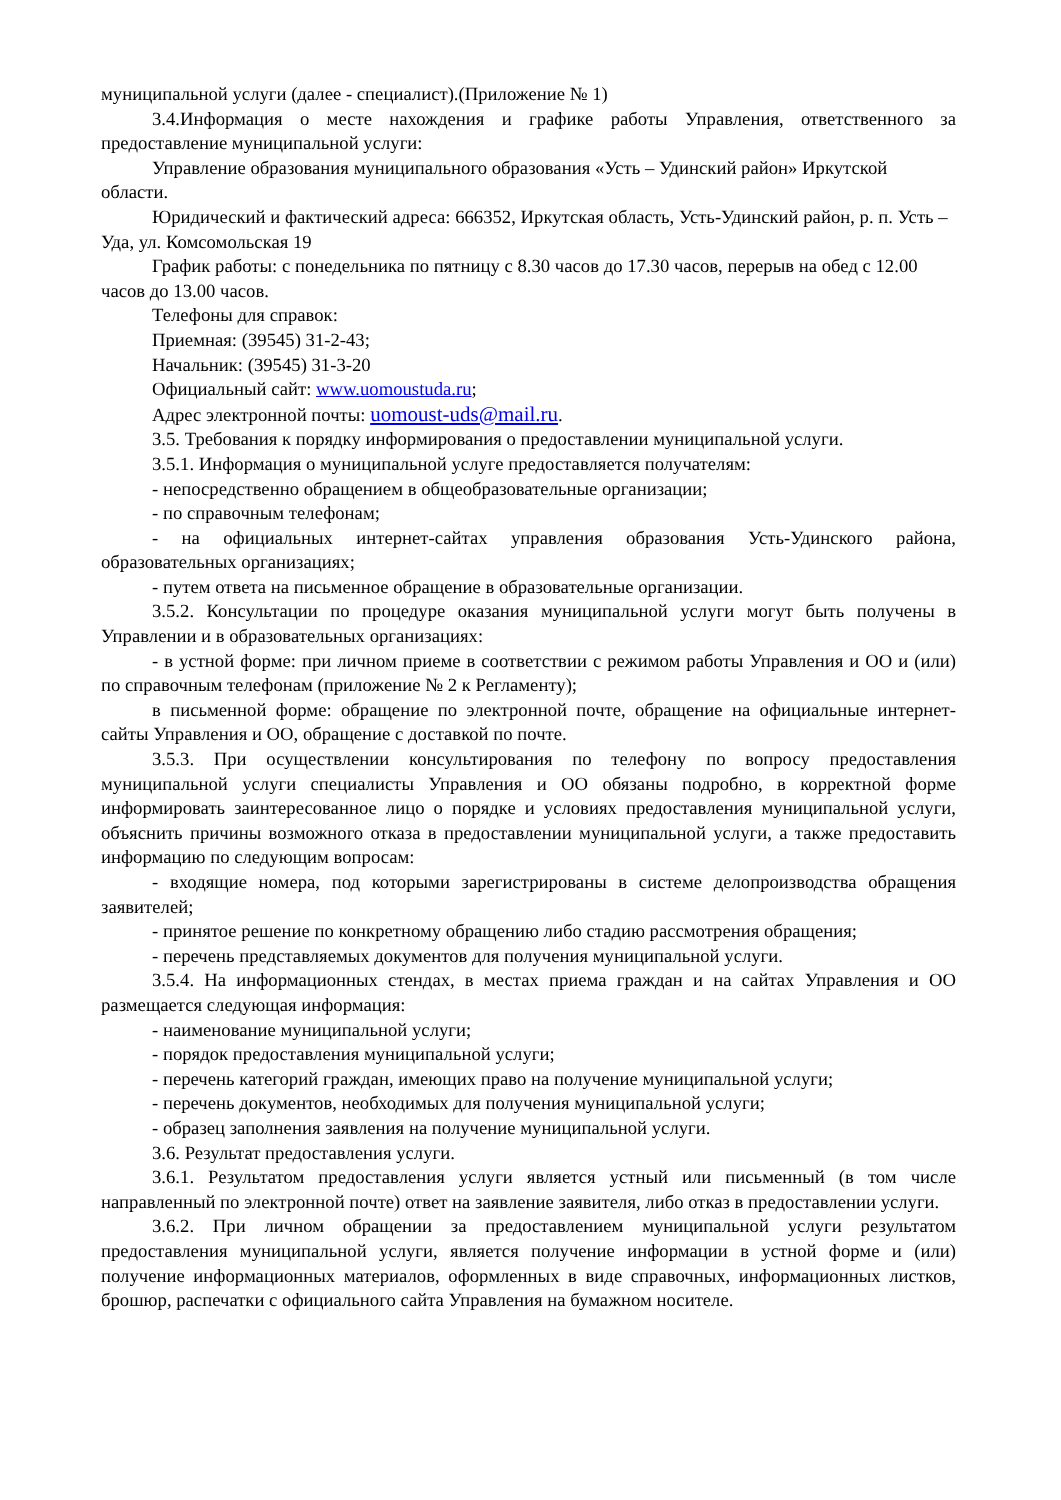муниципальной услуги (далее - специалист).(Приложение № 1)
3.4.Информация о месте нахождения и графике работы Управления, ответственного за предоставление муниципальной услуги:
Управление образования муниципального образования «Усть – Удинский район» Иркутской области.
Юридический и фактический адреса: 666352, Иркутская область, Усть-Удинский район, р. п. Усть – Уда, ул. Комсомольская 19
График работы: с понедельника по пятницу с 8.30 часов до 17.30 часов, перерыв на обед с 12.00 часов до 13.00 часов.
Телефоны для справок:
Приемная: (39545) 31-2-43;
Начальник: (39545) 31-3-20
Официальный сайт: www.uomoustuda.ru;
Адрес электронной почты: uomoust-uds@mail.ru.
3.5. Требования к порядку информирования о предоставлении муниципальной услуги.
3.5.1. Информация о муниципальной услуге предоставляется получателям:
- непосредственно обращением в общеобразовательные организации;
- по справочным телефонам;
- на официальных интернет-сайтах управления образования Усть-Удинского района, образовательных организациях;
- путем ответа на письменное обращение в образовательные организации.
3.5.2. Консультации по процедуре оказания муниципальной услуги могут быть получены в Управлении и в образовательных организациях:
- в устной форме: при личном приеме в соответствии с режимом работы Управления и ОО и (или) по справочным телефонам (приложение № 2 к Регламенту);
в письменной форме: обращение по электронной почте, обращение на официальные интернет-сайты Управления и ОО, обращение с доставкой по почте.
3.5.3. При осуществлении консультирования по телефону по вопросу предоставления муниципальной услуги специалисты Управления и ОО обязаны подробно, в корректной форме информировать заинтересованное лицо о порядке и условиях предоставления муниципальной услуги, объяснить причины возможного отказа в предоставлении муниципальной услуги, а также предоставить информацию по следующим вопросам:
- входящие номера, под которыми зарегистрированы в системе делопроизводства обращения заявителей;
- принятое решение по конкретному обращению либо стадию рассмотрения обращения;
- перечень представляемых документов для получения муниципальной услуги.
3.5.4. На информационных стендах, в местах приема граждан и на сайтах Управления и ОО размещается следующая информация:
- наименование муниципальной услуги;
- порядок предоставления муниципальной услуги;
- перечень категорий граждан, имеющих право на получение муниципальной услуги;
- перечень документов, необходимых для получения муниципальной услуги;
- образец заполнения заявления на получение муниципальной услуги.
3.6. Результат предоставления услуги.
3.6.1. Результатом предоставления услуги является устный или письменный (в том числе направленный по электронной почте) ответ на заявление заявителя, либо отказ в предоставлении услуги.
3.6.2. При личном обращении за предоставлением муниципальной услуги результатом предоставления муниципальной услуги, является получение информации в устной форме и (или) получение информационных материалов, оформленных в виде справочных, информационных листков, брошюр, распечатки с официального сайта Управления на бумажном носителе.